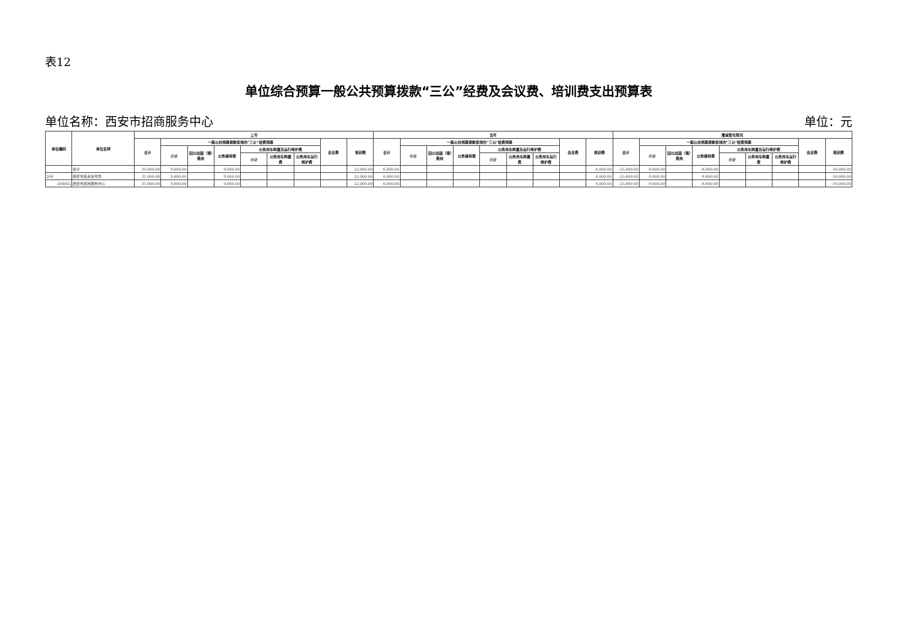表12
单位综合预算一般公共预算拨款“三公”经费及会议费、培训费支出预算表
单位名称：西安市招商服务中心 单位：元
| 单位编码 | 单位名称 | 上年 | | | | | | | | | 当年 | | | | | | | | | 增减变化情况 | | | | | | | | |
| --- | --- | --- | --- | --- | --- | --- | --- | --- | --- | --- | --- | --- | --- | --- | --- | --- | --- | --- | --- | --- | --- | --- | --- | --- | --- | --- | --- | --- |
| | | 合计 | 一般公共预算拨款安排的“三公”经费预算 | | | | | | 会议费 | 培训费 | 合计 | 一般公共预算拨款安排的“三公”经费预算 | | | | | | 会议费 | 培训费 | 合计 | 一般公共预算拨款安排的“三公”经费预算 | | | | | | 会议费 | 培训费 |
| | | | 小计 | 因公出国（境）费用 | 公务接待费 | 公务用车购置及运行维护费 | | | | | | 小计 | 因公出国（境）费用 | 公务接待费 | 公务用车购置及运行维护费 | | | | | | 小计 | 因公出国（境）费用 | 公务接待费 | 公务用车购置及运行维护费 | | | | |
| | | | | | | 小计 | 公务用车购置费 | 公务用车运行维护费 | | | | | | | 小计 | 公务用车购置费 | 公务用车运行维护费 | | | | | | | 小计 | 公务用车购置费 | 公务用车运行维护费 | | |
| | 合计 | 31,600.00 | 9,600.00 | | 9,600.00 | | | | | 22,000.00 | 6,000.00 | | | | | | | | 6,000.00 | -25,600.00 | -9,600.00 | | -9,600.00 | | | | | -16,000.00 |
| 264 | 西安市投资合作局 | 31,600.00 | 9,600.00 | | 9,600.00 | | | | | 22,000.00 | 6,000.00 | | | | | | | | 6,000.00 | -25,600.00 | -9,600.00 | | -9,600.00 | | | | | -16,000.00 |
| 264002 | 西安市招商服务中心 | 31,600.00 | 9,600.00 | | 9,600.00 | | | | | 22,000.00 | 6,000.00 | | | | | | | | 6,000.00 | -25,600.00 | -9,600.00 | | -9,600.00 | | | | | -16,000.00 |